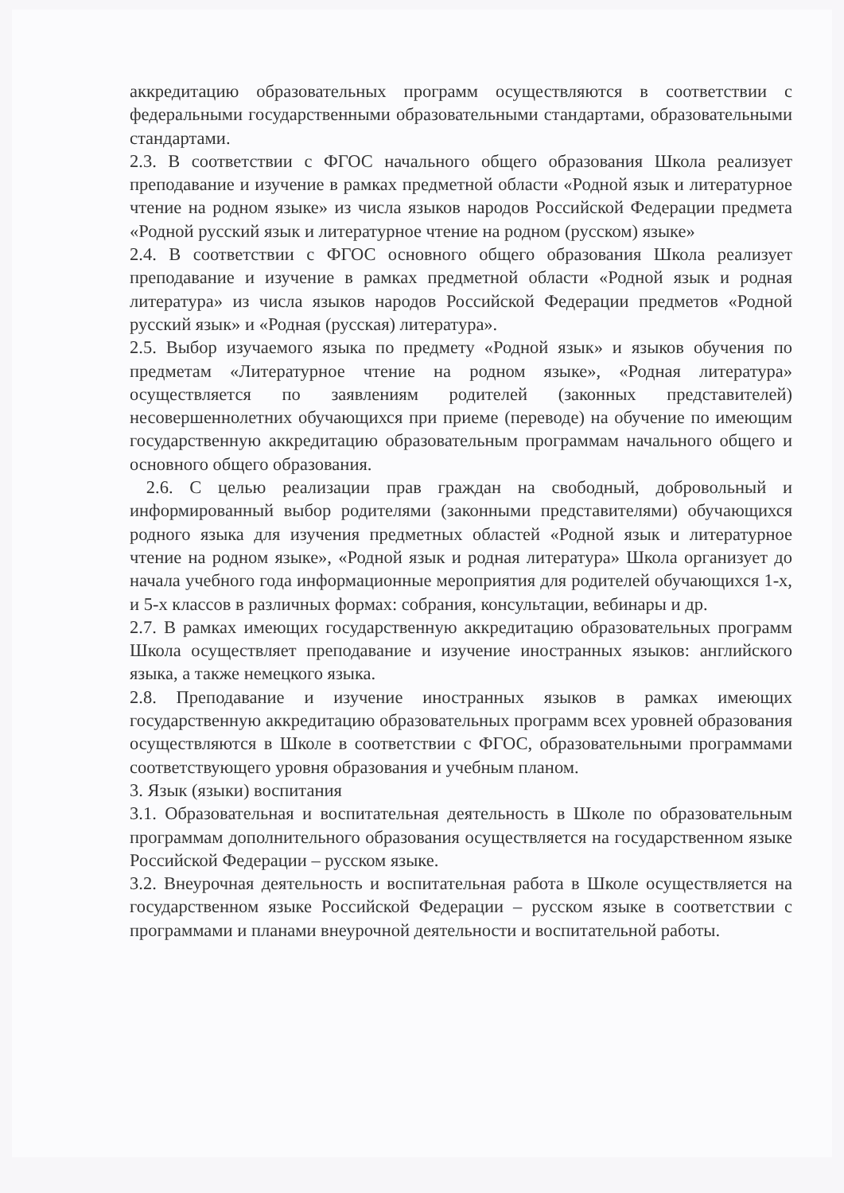аккредитацию образовательных программ осуществляются в соответствии с федеральными государственными образовательными стандартами, образовательными стандартами.
2.3. В соответствии с ФГОС начального общего образования Школа реализует преподавание и изучение в рамках предметной области «Родной язык и литературное чтение на родном языке» из числа языков народов Российской Федерации предмета «Родной русский язык и литературное чтение на родном (русском) языке»
2.4. В соответствии с ФГОС основного общего образования Школа реализует преподавание и изучение в рамках предметной области «Родной язык и родная литература» из числа языков народов Российской Федерации предметов «Родной русский язык» и «Родная (русская) литература».
2.5. Выбор изучаемого языка по предмету «Родной язык» и языков обучения по предметам «Литературное чтение на родном языке», «Родная литература» осуществляется по заявлениям родителей (законных представителей) несовершеннолетних обучающихся при приеме (переводе) на обучение по имеющим государственную аккредитацию образовательным программам начального общего и основного общего образования.
2.6. С целью реализации прав граждан на свободный, добровольный и информированный выбор родителями (законными представителями) обучающихся родного языка для изучения предметных областей «Родной язык и литературное чтение на родном языке», «Родной язык и родная литература» Школа организует до начала учебного года информационные мероприятия для родителей обучающихся 1-х, и 5-х классов в различных формах: собрания, консультации, вебинары и др.
2.7. В рамках имеющих государственную аккредитацию образовательных программ Школа осуществляет преподавание и изучение иностранных языков: английского языка, а также немецкого языка.
2.8. Преподавание и изучение иностранных языков в рамках имеющих государственную аккредитацию образовательных программ всех уровней образования осуществляются в Школе в соответствии с ФГОС, образовательными программами соответствующего уровня образования и учебным планом.
3. Язык (языки) воспитания
3.1. Образовательная и воспитательная деятельность в Школе по образовательным программам дополнительного образования осуществляется на государственном языке Российской Федерации – русском языке.
3.2. Внеурочная деятельность и воспитательная работа в Школе осуществляется на государственном языке Российской Федерации – русском языке в соответствии с программами и планами внеурочной деятельности и воспитательной работы.